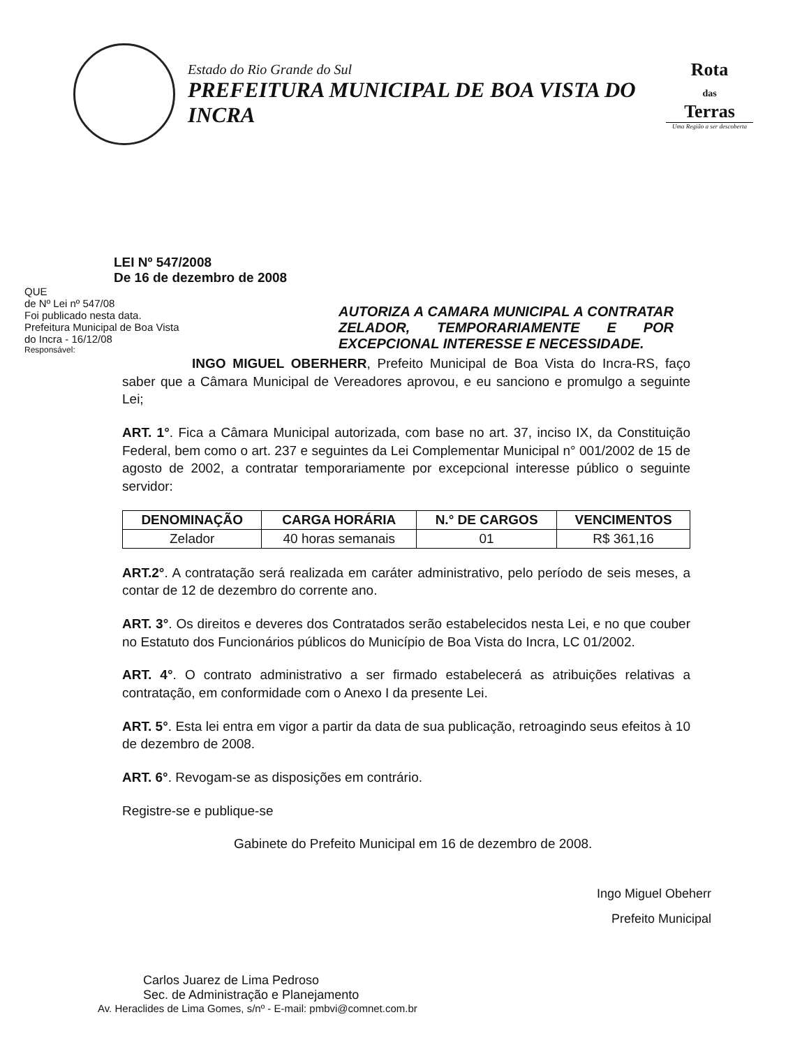Estado do Rio Grande do Sul
PREFEITURA MUNICIPAL DE BOA VISTA DO INCRA
Rota
das
Terras
Uma Região a ser descoberta
LEI Nº 547/2008
De 16 de dezembro de 2008
QUE
de Nº Lei nº 547/08
Foi publicado nesta data.
Prefeitura Municipal de Boa Vista
do Incra - 16/12/08
Responsável:
AUTORIZA A CAMARA MUNICIPAL A CONTRATAR ZELADOR, TEMPORARIAMENTE E POR EXCEPCIONAL INTERESSE E NECESSIDADE.
INGO MIGUEL OBERHERR, Prefeito Municipal de Boa Vista do Incra-RS, faço saber que a Câmara Municipal de Vereadores aprovou, e eu sanciono e promulgo a seguinte Lei;
ART. 1°. Fica a Câmara Municipal autorizada, com base no art. 37, inciso IX, da Constituição Federal, bem como o art. 237 e seguintes da Lei Complementar Municipal n° 001/2002 de 15 de agosto de 2002, a contratar temporariamente por excepcional interesse público o seguinte servidor:
| DENOMINAÇÃO | CARGA HORÁRIA | N.° DE CARGOS | VENCIMENTOS |
| --- | --- | --- | --- |
| Zelador | 40 horas semanais | 01 | R$ 361,16 |
ART.2°. A contratação será realizada em caráter administrativo, pelo período de seis meses, a contar de 12 de dezembro do corrente ano.
ART. 3°. Os direitos e deveres dos Contratados serão estabelecidos nesta Lei, e no que couber no Estatuto dos Funcionários públicos do Município de Boa Vista do Incra, LC 01/2002.
ART. 4°. O contrato administrativo a ser firmado estabelecerá as atribuições relativas a contratação, em conformidade com o Anexo I da presente Lei.
ART. 5°. Esta lei entra em vigor a partir da data de sua publicação, retroagindo seus efeitos à 10 de dezembro de 2008.
ART. 6°. Revogam-se as disposições em contrário.
Registre-se e publique-se
Gabinete do Prefeito Municipal em 16 de dezembro de 2008.
Ingo Miguel Obeherr
Prefeito Municipal
Carlos Juarez de Lima Pedroso
Sec. de Administração e Planejamento
Av. Heraclides de Lima Gomes, s/nº - E-mail: pmbvi@comnet.com.br